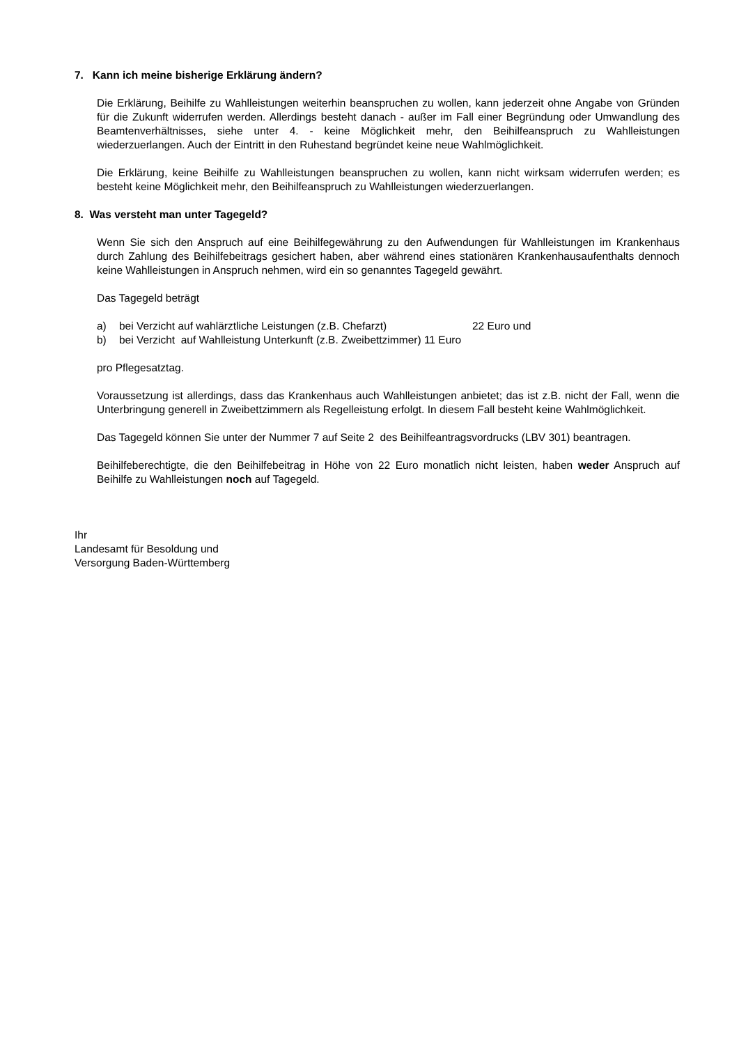7. Kann ich meine bisherige Erklärung ändern?
Die Erklärung, Beihilfe zu Wahlleistungen weiterhin beanspruchen zu wollen, kann jederzeit ohne Angabe von Gründen für die Zukunft widerrufen werden. Allerdings besteht danach - außer im Fall einer Begründung oder Umwandlung des Beamtenverhältnisses, siehe unter 4. - keine Möglichkeit mehr, den Beihilfeanspruch zu Wahlleistungen wiederzuerlangen. Auch der Eintritt in den Ruhestand begründet keine neue Wahlmöglichkeit.
Die Erklärung, keine Beihilfe zu Wahlleistungen beanspruchen zu wollen, kann nicht wirksam widerrufen werden; es besteht keine Möglichkeit mehr, den Beihilfeanspruch zu Wahlleistungen wiederzuerlangen.
8. Was versteht man unter Tagegeld?
Wenn Sie sich den Anspruch auf eine Beihilfegewährung zu den Aufwendungen für Wahlleistungen im Krankenhaus durch Zahlung des Beihilfebeitrags gesichert haben, aber während eines stationären Krankenhausaufenthalts dennoch keine Wahlleistungen in Anspruch nehmen, wird ein so genanntes Tagegeld gewährt.
Das Tagegeld beträgt
a) bei Verzicht auf wahlärztliche Leistungen (z.B. Chefarzt) 22 Euro und
b) bei Verzicht auf Wahlleistung Unterkunft (z.B. Zweibettzimmer) 11 Euro
pro Pflegesatztag.
Voraussetzung ist allerdings, dass das Krankenhaus auch Wahlleistungen anbietet; das ist z.B. nicht der Fall, wenn die Unterbringung generell in Zweibettzimmern als Regelleistung erfolgt. In diesem Fall besteht keine Wahlmöglichkeit.
Das Tagegeld können Sie unter der Nummer 7 auf Seite 2 des Beihilfeantragsvordrucks (LBV 301) beantragen.
Beihilfeberechtigte, die den Beihilfebeitrag in Höhe von 22 Euro monatlich nicht leisten, haben weder Anspruch auf Beihilfe zu Wahlleistungen noch auf Tagegeld.
Ihr
Landesamt für Besoldung und
Versorgung Baden-Württemberg